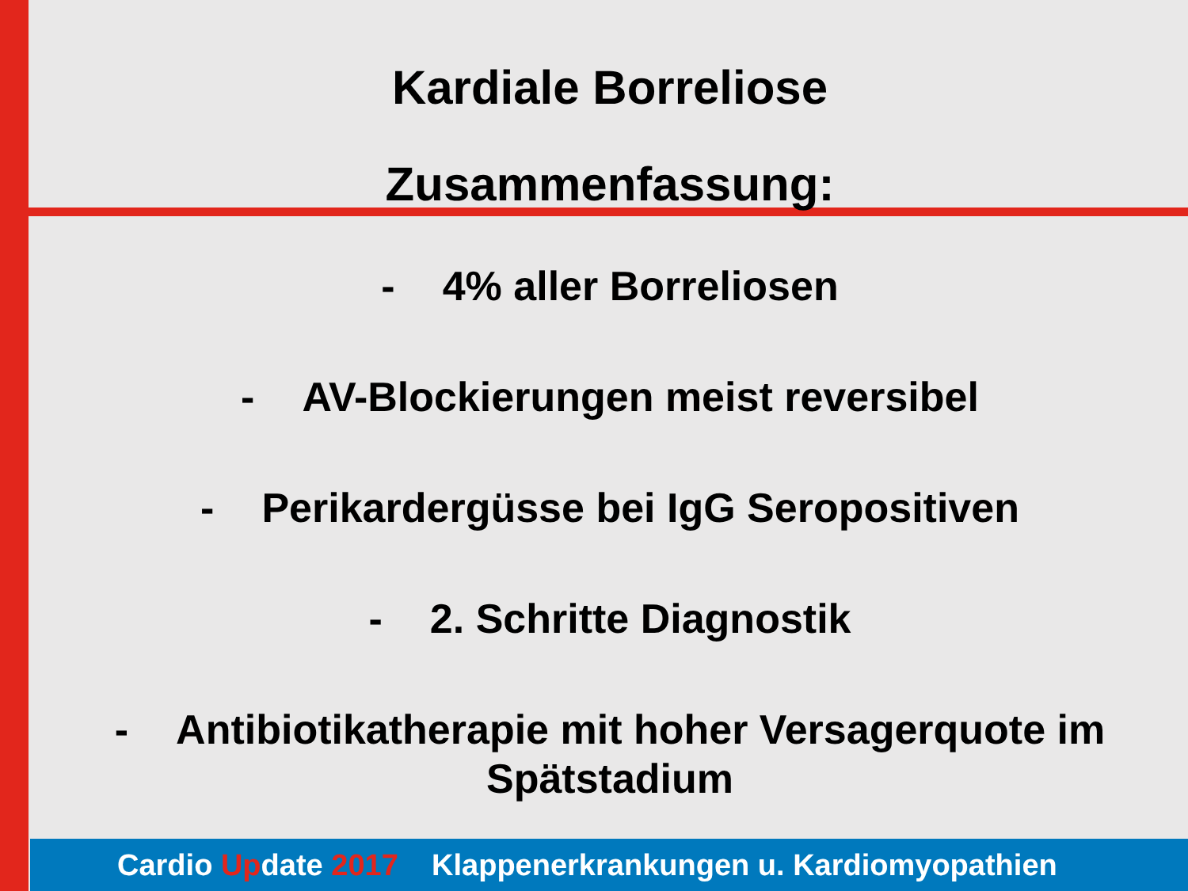Kardiale Borreliose
Zusammenfassung:
- 4% aller Borreliosen
- AV-Blockierungen meist reversibel
- Perikardergüsse bei IgG Seropositiven
- 2. Schritte Diagnostik
- Antibiotikatherapie mit hoher Versagerquote im Spätstadium
Cardio Update 2017 Klappenerkrankungen u. Kardiomyopathien